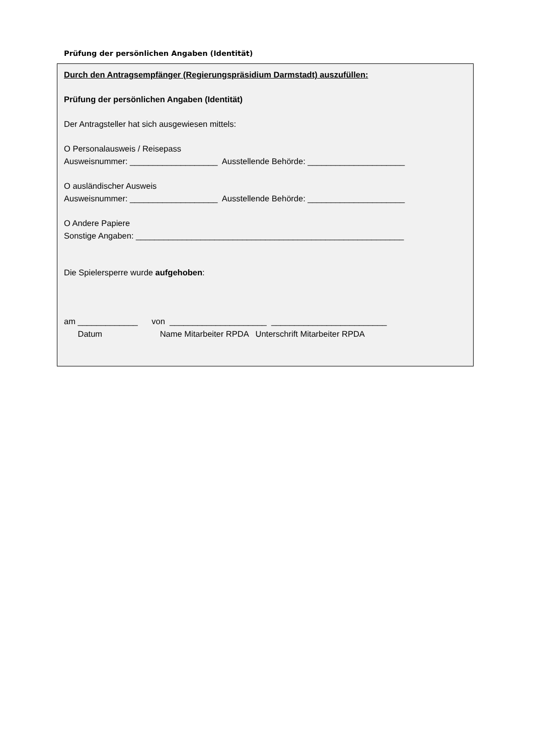Prüfung der persönlichen Angaben (Identität)
Durch den Antragsempfänger (Regierungspräsidium Darmstadt) auszufüllen:
Prüfung der persönlichen Angaben (Identität)
Der Antragsteller hat sich ausgewiesen mittels:
O Personalausweis / Reisepass
Ausweisnummer: ___________________ Ausstellende Behörde: _____________________
O ausländischer Ausweis
Ausweisnummer: ___________________ Ausstellende Behörde: _____________________
O Andere Papiere
Sonstige Angaben: __________________________________________________________
Die Spielersperre wurde aufgehoben:
am _____________ von _____________________ _________________________
Datum Name Mitarbeiter RPDA Unterschrift Mitarbeiter RPDA